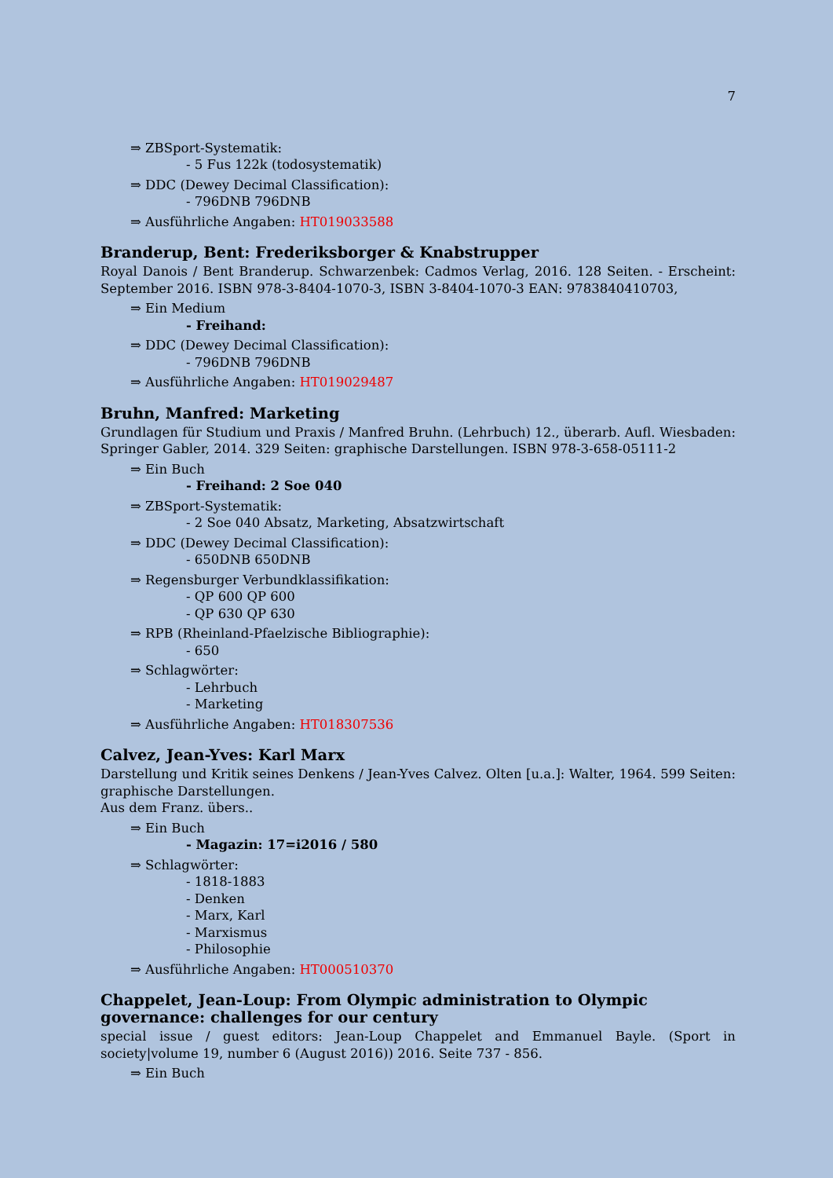7
⇒ ZBSport-Systematik:
- 5 Fus 122k (todosystematik)
⇒ DDC (Dewey Decimal Classification):
- 796DNB 796DNB
⇒ Ausführliche Angaben: HT019033588
Branderup, Bent: Frederiksborger & Knabstrupper
Royal Danois / Bent Branderup. Schwarzenbek: Cadmos Verlag, 2016. 128 Seiten. - Erscheint: September 2016. ISBN 978-3-8404-1070-3, ISBN 3-8404-1070-3 EAN: 9783840410703,
⇒ Ein Medium
- Freihand:
⇒ DDC (Dewey Decimal Classification):
- 796DNB 796DNB
⇒ Ausführliche Angaben: HT019029487
Bruhn, Manfred: Marketing
Grundlagen für Studium und Praxis / Manfred Bruhn. (Lehrbuch) 12., überarb. Aufl. Wiesbaden: Springer Gabler, 2014. 329 Seiten: graphische Darstellungen. ISBN 978-3-658-05111-2
⇒ Ein Buch
- Freihand: 2 Soe 040
⇒ ZBSport-Systematik:
- 2 Soe 040 Absatz, Marketing, Absatzwirtschaft
⇒ DDC (Dewey Decimal Classification):
- 650DNB 650DNB
⇒ Regensburger Verbundklassifikation:
- QP 600 QP 600
- QP 630 QP 630
⇒ RPB (Rheinland-Pfaelzische Bibliographie):
- 650
⇒ Schlagwörter:
- Lehrbuch
- Marketing
⇒ Ausführliche Angaben: HT018307536
Calvez, Jean-Yves: Karl Marx
Darstellung und Kritik seines Denkens / Jean-Yves Calvez. Olten [u.a.]: Walter, 1964. 599 Seiten: graphische Darstellungen.
Aus dem Franz. übers..
⇒ Ein Buch
- Magazin: 17=i2016 / 580
⇒ Schlagwörter:
- 1818-1883
- Denken
- Marx, Karl
- Marxismus
- Philosophie
⇒ Ausführliche Angaben: HT000510370
Chappelet, Jean-Loup: From Olympic administration to Olympic governance: challenges for our century
special issue / guest editors: Jean-Loup Chappelet and Emmanuel Bayle. (Sport in society|volume 19, number 6 (August 2016)) 2016. Seite 737 - 856.
⇒ Ein Buch